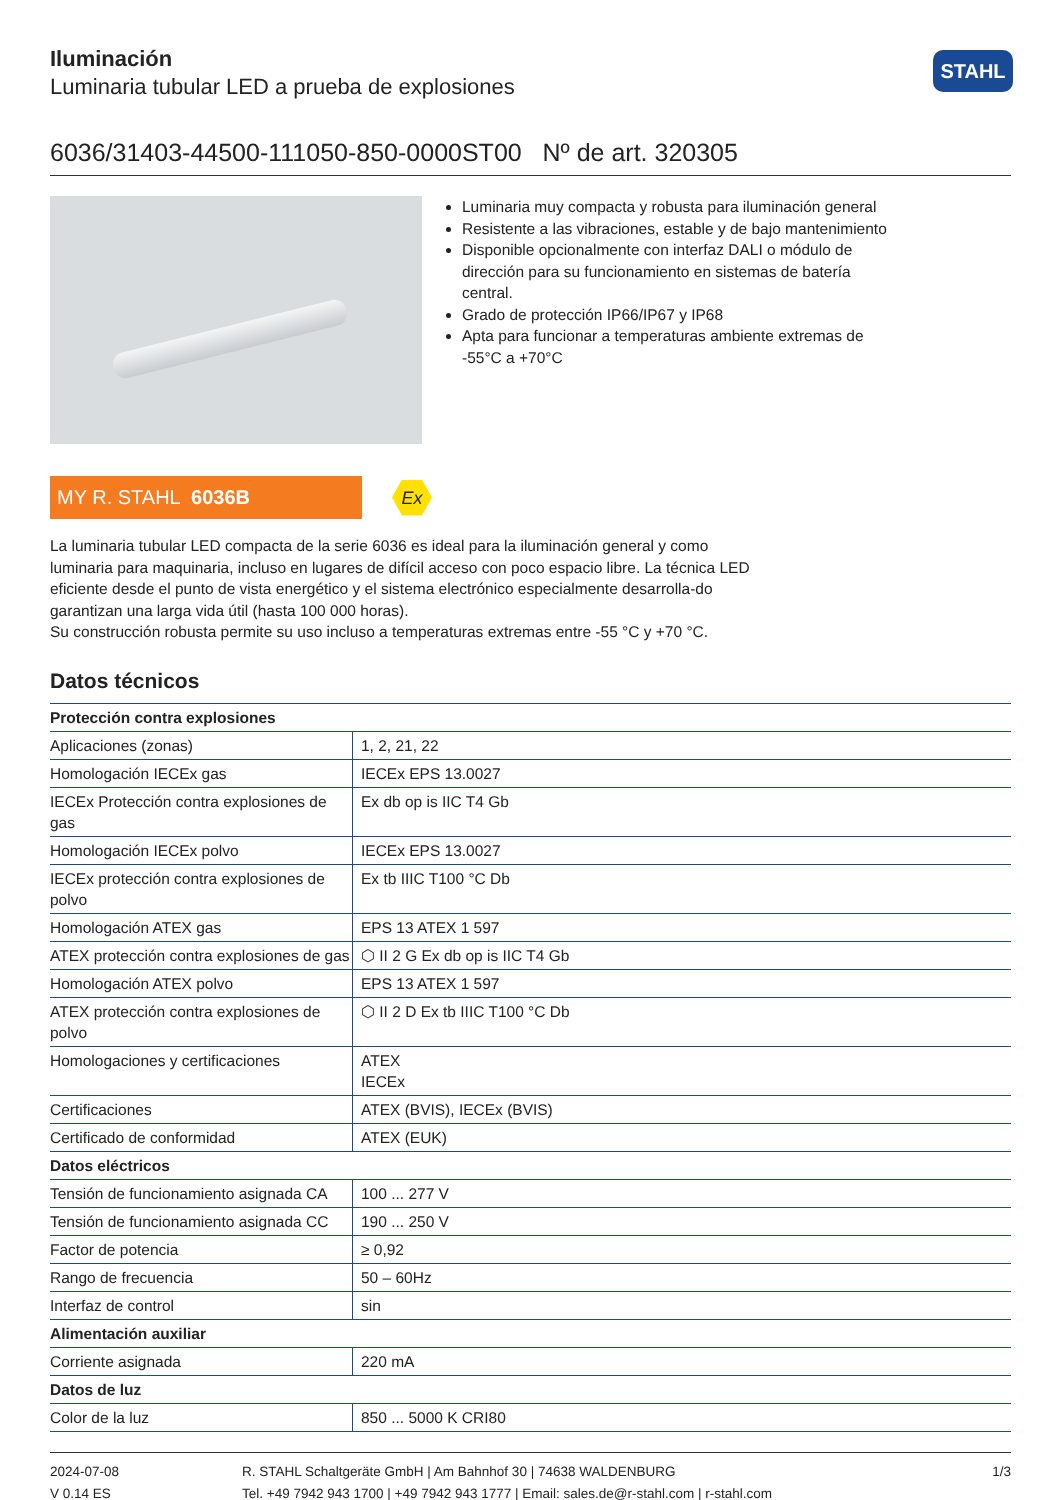STAHL
Iluminación
Luminaria tubular LED a prueba de explosiones
6036/31403-44500-111050-850-0000ST00 Nº de art. 320305
Luminaria muy compacta y robusta para iluminación general
Resistente a las vibraciones, estable y de bajo mantenimiento
Disponible opcionalmente con interfaz DALI o módulo de dirección para su funcionamiento en sistemas de batería central.
Grado de protección IP66/IP67 y IP68
Apta para funcionar a temperaturas ambiente extremas de -55°C a +70°C
MY R. STAHL 6036B
Ex
La luminaria tubular LED compacta de la serie 6036 es ideal para la iluminación general y como luminaria para maquinaria, incluso en lugares de difícil acceso con poco espacio libre. La técnica LED eficiente desde el punto de vista energético y el sistema electrónico especialmente desarrolla-do garantizan una larga vida útil (hasta 100 000 horas).
Su construcción robusta permite su uso incluso a temperaturas extremas entre -55 °C y +70 °C.
Datos técnicos
| Protección contra explosiones | |
| --- | --- |
| Aplicaciones (zonas) | 1, 2, 21, 22 |
| Homologación IECEx gas | IECEx EPS 13.0027 |
| IECEx Protección contra explosiones de gas | Ex db op is IIC T4 Gb |
| Homologación IECEx polvo | IECEx EPS 13.0027 |
| IECEx protección contra explosiones de polvo | Ex tb IIIC T100 °C Db |
| Homologación ATEX gas | EPS 13 ATEX 1 597 |
| ATEX protección contra explosiones de gas | ⬡ II 2 G Ex db op is IIC T4 Gb |
| Homologación ATEX polvo | EPS 13 ATEX 1 597 |
| ATEX protección contra explosiones de polvo | ⬡ II 2 D Ex tb IIIC T100 °C Db |
| Homologaciones y certificaciones | ATEX IECEx |
| Certificaciones | ATEX (BVIS), IECEx (BVIS) |
| Certificado de conformidad | ATEX (EUK) |
| Datos eléctricos | |
| Tensión de funcionamiento asignada CA | 100 ... 277 V |
| Tensión de funcionamiento asignada CC | 190 ... 250 V |
| Factor de potencia | ≥ 0,92 |
| Rango de frecuencia | 50 – 60Hz |
| Interfaz de control | sin |
| Alimentación auxiliar | |
| Corriente asignada | 220 mA |
| Datos de luz | |
| Color de la luz | 850 ... 5000 K CRI80 |
2024-07-08
V 0.14 ES
R. STAHL Schaltgeräte GmbH | Am Bahnhof 30 | 74638 WALDENBURG
Tel. +49 7942 943 1700 | +49 7942 943 1777 | Email: sales.de@r-stahl.com | r-stahl.com
1/3